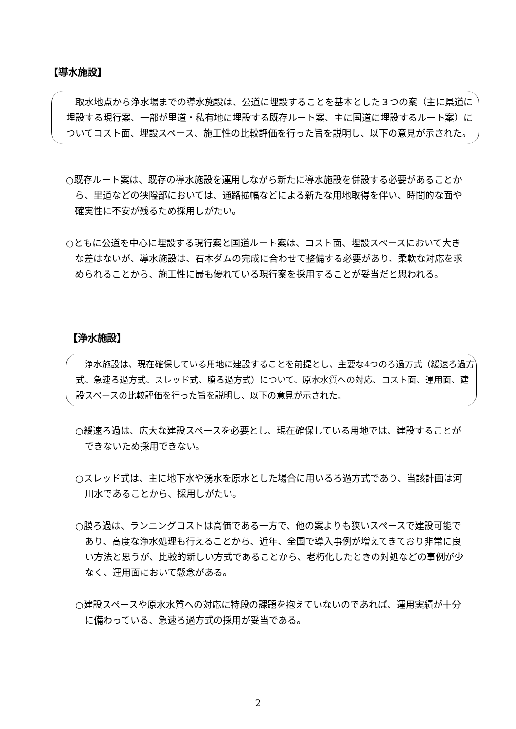【導水施設】
取水地点から浄水場までの導水施設は、公道に埋設することを基本とした３つの案（主に県道に埋設する現行案、一部が里道・私有地に埋設する既存ルート案、主に国道に埋設するルート案）についてコスト面、埋設スペース、施工性の比較評価を行った旨を説明し、以下の意見が示された。
○既存ルート案は、既存の導水施設を運用しながら新たに導水施設を併設する必要があることから、里道などの狭隘部においては、通路拡幅などによる新たな用地取得を伴い、時間的な面や確実性に不安が残るため採用しがたい。
○ともに公道を中心に埋設する現行案と国道ルート案は、コスト面、埋設スペースにおいて大きな差はないが、導水施設は、石木ダムの完成に合わせて整備する必要があり、柔軟な対応を求められることから、施工性に最も優れている現行案を採用することが妥当だと思われる。
【浄水施設】
浄水施設は、現在確保している用地に建設することを前提とし、主要な4つのろ過方式（緩速ろ過方式、急速ろ過方式、スレッド式、膜ろ過方式）について、原水水質への対応、コスト面、運用面、建設スペースの比較評価を行った旨を説明し、以下の意見が示された。
○緩速ろ過は、広大な建設スペースを必要とし、現在確保している用地では、建設することができないため採用できない。
○スレッド式は、主に地下水や湧水を原水とした場合に用いるろ過方式であり、当該計画は河川水であることから、採用しがたい。
○膜ろ過は、ランニングコストは高価である一方で、他の案よりも狭いスペースで建設可能であり、高度な浄水処理も行えることから、近年、全国で導入事例が増えてきており非常に良い方法と思うが、比較的新しい方式であることから、老朽化したときの対処などの事例が少なく、運用面において懸念がある。
○建設スペースや原水水質への対応に特段の課題を抱えていないのであれば、運用実績が十分に備わっている、急速ろ過方式の採用が妥当である。
2